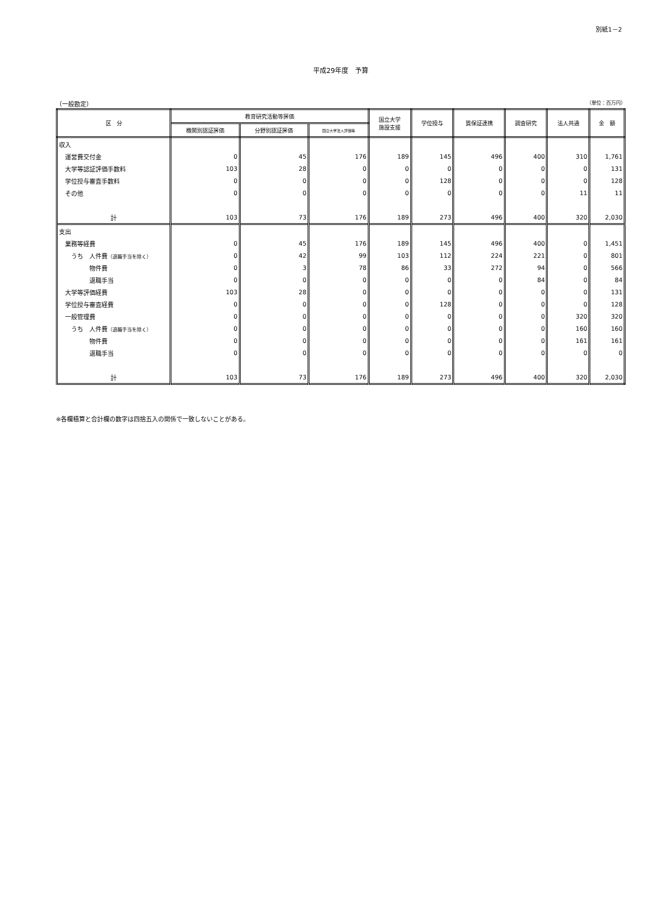別紙1－2
平成29年度　予算
（一般勘定） （単位：百万円）
| 区 分 | 教育研究活動等評価 | | | 国立大学 施設支援 | 学位授与 | 質保証連携 | 調査研究 | 法人共通 | 金 額 |
| --- | --- | --- | --- | --- | --- | --- | --- | --- | --- |
| | 機関別認証評価 | 分野別認証評価 | 国立大学法人評価等 | | | | | | |
| 収入 | | | | | | | | | |
| 運営費交付金 | 0 | 45 | 176 | 189 | 145 | 496 | 400 | 310 | 1,761 |
| 大学等認証評価手数料 | 103 | 28 | 0 | 0 | 0 | 0 | 0 | 0 | 131 |
| 学位授与審査手数料 | 0 | 0 | 0 | 0 | 128 | 0 | 0 | 0 | 128 |
| その他 | 0 | 0 | 0 | 0 | 0 | 0 | 0 | 11 | 11 |
| 計 | 103 | 73 | 176 | 189 | 273 | 496 | 400 | 320 | 2,030 |
| 支出 | | | | | | | | | |
| 業務等経費 | 0 | 45 | 176 | 189 | 145 | 496 | 400 | 0 | 1,451 |
| うち 人件費 （退職手当を除く） | 0 | 42 | 99 | 103 | 112 | 224 | 221 | 0 | 801 |
| 物件費 | 0 | 3 | 78 | 86 | 33 | 272 | 94 | 0 | 566 |
| 退職手当 | 0 | 0 | 0 | 0 | 0 | 0 | 84 | 0 | 84 |
| 大学等評価経費 | 103 | 28 | 0 | 0 | 0 | 0 | 0 | 0 | 131 |
| 学位授与審査経費 | 0 | 0 | 0 | 0 | 128 | 0 | 0 | 0 | 128 |
| 一般管理費 | 0 | 0 | 0 | 0 | 0 | 0 | 0 | 320 | 320 |
| うち 人件費 （退職手当を除く） | 0 | 0 | 0 | 0 | 0 | 0 | 0 | 160 | 160 |
| 物件費 | 0 | 0 | 0 | 0 | 0 | 0 | 0 | 161 | 161 |
| 退職手当 | 0 | 0 | 0 | 0 | 0 | 0 | 0 | 0 | 0 |
| 計 | 103 | 73 | 176 | 189 | 273 | 496 | 400 | 320 | 2,030 |
※各欄積算と合計欄の数字は四捨五入の関係で一致しないことがある。